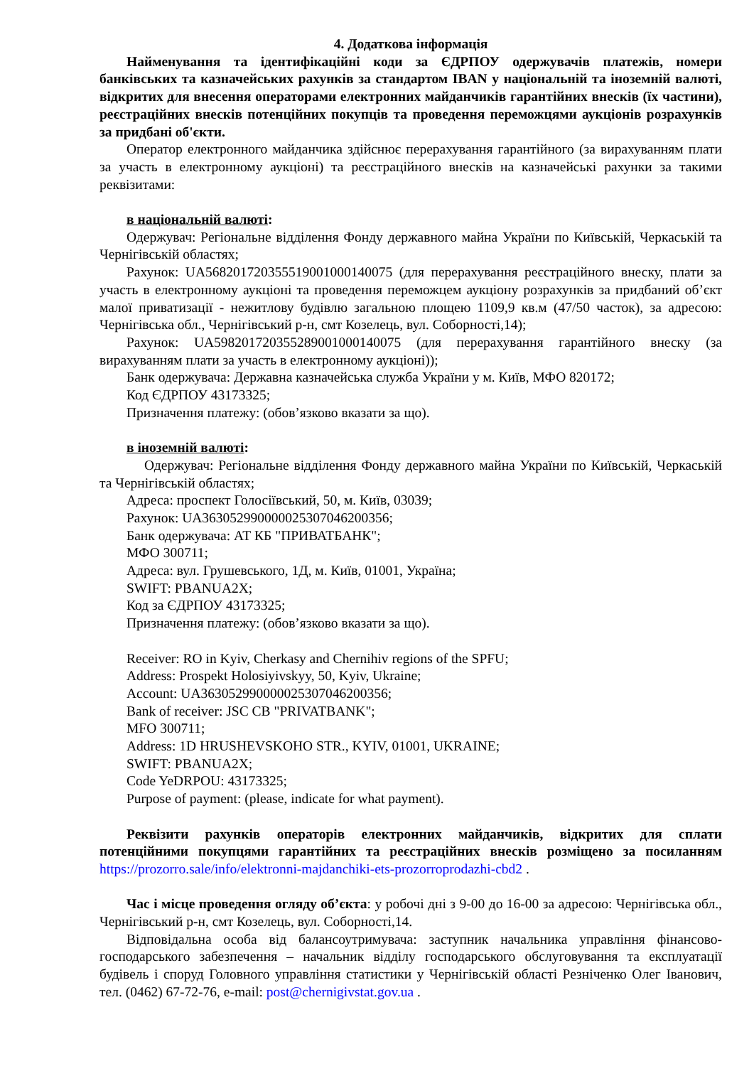4. Додаткова інформація
Найменування та ідентифікаційні коди за ЄДРПОУ одержувачів платежів, номери банківських та казначейських рахунків за стандартом IBAN у національній та іноземній валюті, відкритих для внесення операторами електронних майданчиків гарантійних внесків (їх частини), реєстраційних внесків потенційних покупців та проведення переможцями аукціонів розрахунків за придбані об'єкти.
Оператор електронного майданчика здійснює перерахування гарантійного (за вирахуванням плати за участь в електронному аукціоні) та реєстраційного внесків на казначейські рахунки за такими реквізитами:
в національній валюті:
Одержувач: Регіональне відділення Фонду державного майна України по Київській, Черкаській та Чернігівській областях;
Рахунок: UA568201720355519001000140075 (для перерахування реєстраційного внеску, плати за участь в електронному аукціоні та проведення переможцем аукціону розрахунків за придбаний об’єкт малої приватизації - нежитлову будівлю загальною площею 1109,9 кв.м (47/50 часток), за адресою: Чернігівська обл., Чернігівський р-н, смт Козелець, вул. Соборності,14);
Рахунок: UA598201720355289001000140075 (для перерахування гарантійного внеску (за вирахуванням плати за участь в електронному аукціоні));
Банк одержувача: Державна казначейська служба України у м. Київ, МФО 820172;
Код ЄДРПОУ 43173325;
Призначення платежу: (обов’язково вказати за що).
в іноземній валюті:
Одержувач: Регіональне відділення Фонду державного майна України по Київській, Черкаській та Чернігівській областях;
Адреса: проспект Голосіївський, 50, м. Київ, 03039;
Рахунок: UA363052990000025307046200356;
Банк одержувача: АТ КБ "ПРИВАТБАНК";
МФО 300711;
Адреса: вул. Грушевського, 1Д, м. Київ, 01001, Україна;
SWIFT: PBANUA2X;
Код за ЄДРПОУ 43173325;
Призначення платежу: (обов’язково вказати за що).
Receiver: RO in Kyiv, Cherkasy and Chernihiv regions of the SPFU;
Address: Prospekt Holosiyivskyy, 50, Kyiv, Ukraine;
Account: UA363052990000025307046200356;
Bank of receiver: JSC CB "PRIVATBANK";
MFO 300711;
Address: 1D HRUSHEVSKOHO STR., KYIV, 01001, UKRAINE;
SWIFT: PBANUA2X;
Code YeDRPOU: 43173325;
Purpose of payment: (please, indicate for what payment).
Реквізити рахунків операторів електронних майданчиків, відкритих для сплати потенційними покупцями гарантійних та реєстраційних внесків розміщено за посиланням https://prozorro.sale/info/elektronni-majdanchiki-ets-prozorroprodazhi-cbd2 .
Час і місце проведення огляду об’єкта: у робочі дні з 9-00 до 16-00 за адресою: Чернігівська обл., Чернігівський р-н, смт Козелець, вул. Соборності,14.
Відповідальна особа від балансоутримувача: заступник начальника управління фінансово-господарського забезпечення – начальник відділу господарського обслуговування та експлуатації будівель і споруд Головного управління статистики у Чернігівській області Резніченко Олег Іванович, тел. (0462) 67-72-76, e-mail: post@chernigivstat.gov.ua .